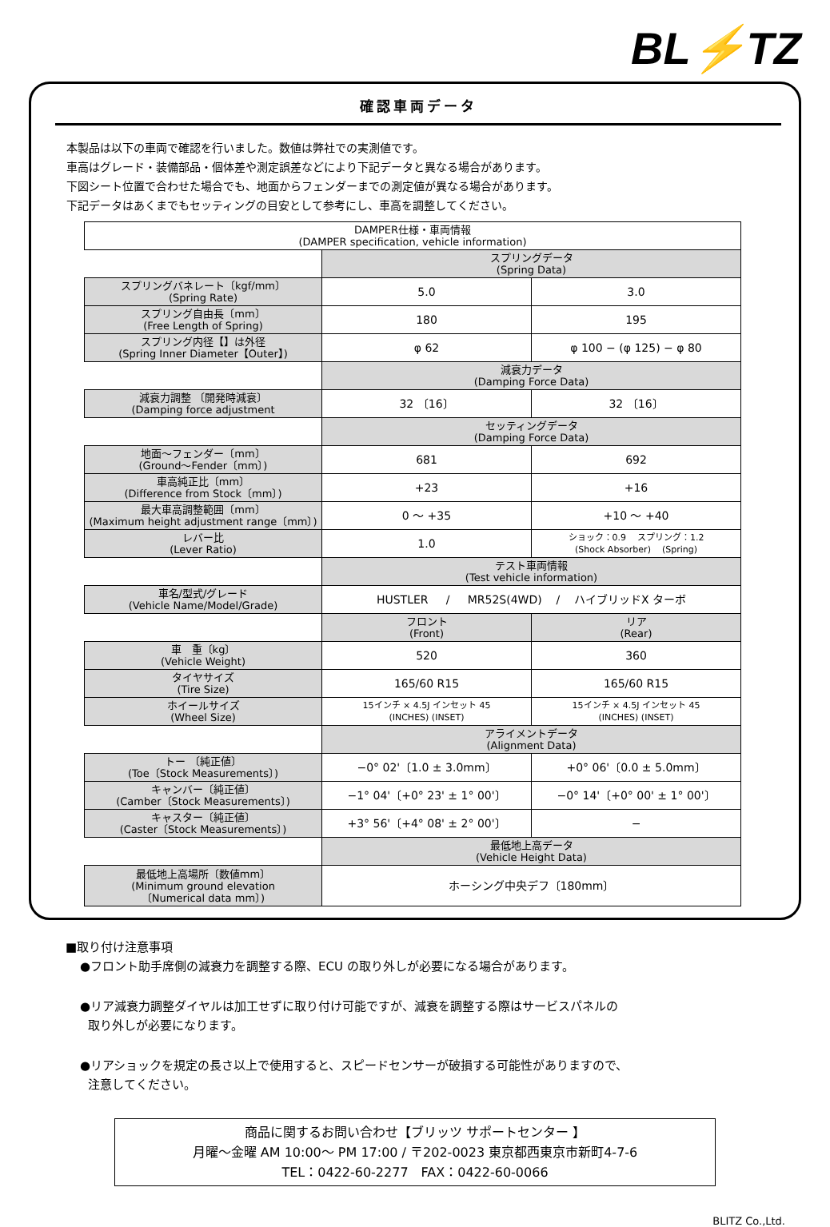BL⚡TZ
確認車両データ
本製品は以下の車両で確認を行いました。数値は弊社での実測値です。
車高はグレード・装備部品・個体差や測定誤差などにより下記データと異なる場合があります。
下図シート位置で合わせた場合でも、地面からフェンダーまでの測定値が異なる場合があります。
下記データはあくまでもセッティングの目安として参考にし、車高を調整してください。
| DAMPER仕様・車両情報 (DAMPER specification, vehicle information) | | |
| --- | --- | --- |
| | スプリングデータ (Spring Data) | |
| スプリングバネレート〔kgf/mm〕 (Spring Rate) | 5.0 | 3.0 |
| スプリング自由長〔mm〕 (Free Length of Spring) | 180 | 195 |
| スプリング内径【】は外径 (Spring Inner Diameter【Outer】) | φ 62 | φ 100 − (φ 125) − φ 80 |
| | 減衰力データ (Damping Force Data) | |
| 減衰力調整 〔開発時減衰〕 (Damping force adjustment | 32 〔16〕 | 32 〔16〕 |
| | セッティングデータ (Damping Force Data) | |
| 地面～フェンダー〔mm〕 (Ground～Fender〔mm〕) | 681 | 692 |
| 車高純正比〔mm〕 (Difference from Stock〔mm〕) | +23 | +16 |
| 最大車高調整範囲〔mm〕 (Maximum height adjustment range〔mm〕) | 0 ～ +35 | +10 ～ +40 |
| レバー比 (Lever Ratio) | 1.0 | ショック：0.9 スプリング：1.2 (Shock Absorber) (Spring) |
| | テスト車両情報 (Test vehicle information) | |
| 車名/型式/グレード (Vehicle Name/Model/Grade) | HUSTLER / MR52S(4WD) / ハイブリッドX ターボ | |
| | フロント (Front) | リア (Rear) |
| 車 重〔kg〕 (Vehicle Weight) | 520 | 360 |
| タイヤサイズ (Tire Size) | 165/60 R15 | 165/60 R15 |
| ホイールサイズ (Wheel Size) | 15インチ × 4.5J インセット 45 (INCHES) (INSET) | 15インチ × 4.5J インセット 45 (INCHES) (INSET) |
| | アライメントデータ (Alignment Data) | |
| トー 〔純正値〕 (Toe〔Stock Measurements〕) | −0° 02'〔1.0 ± 3.0mm〕 | +0° 06'〔0.0 ± 5.0mm〕 |
| キャンバー〔純正値〕 (Camber〔Stock Measurements〕) | −1° 04'〔+0° 23' ± 1° 00'〕 | −0° 14'〔+0° 00' ± 1° 00'〕 |
| キャスター〔純正値〕 (Caster〔Stock Measurements〕) | +3° 56'〔+4° 08' ± 2° 00'〕 | − |
| | 最低地上高データ (Vehicle Height Data) | |
| 最低地上高場所〔数値mm〕 (Minimum ground elevation 〔Numerical data mm〕) | ホーシング中央デフ〔180mm〕 | |
■取り付け注意事項
●フロント助手席側の減衰力を調整する際、ECU の取り外しが必要になる場合があります。
●リア減衰力調整ダイヤルは加工せずに取り付け可能ですが、減衰を調整する際はサービスパネルの
取り外しが必要になります。
●リアショックを規定の長さ以上で使用すると、スピードセンサーが破損する可能性がありますので、
注意してください。
商品に関するお問い合わせ【ブリッツ サポートセンター 】
月曜～金曜 AM 10:00～ PM 17:00 / 〒202-0023 東京都西東京市新町4-7-6
TEL：0422-60-2277　FAX：0422-60-0066
BLITZ Co.,Ltd.